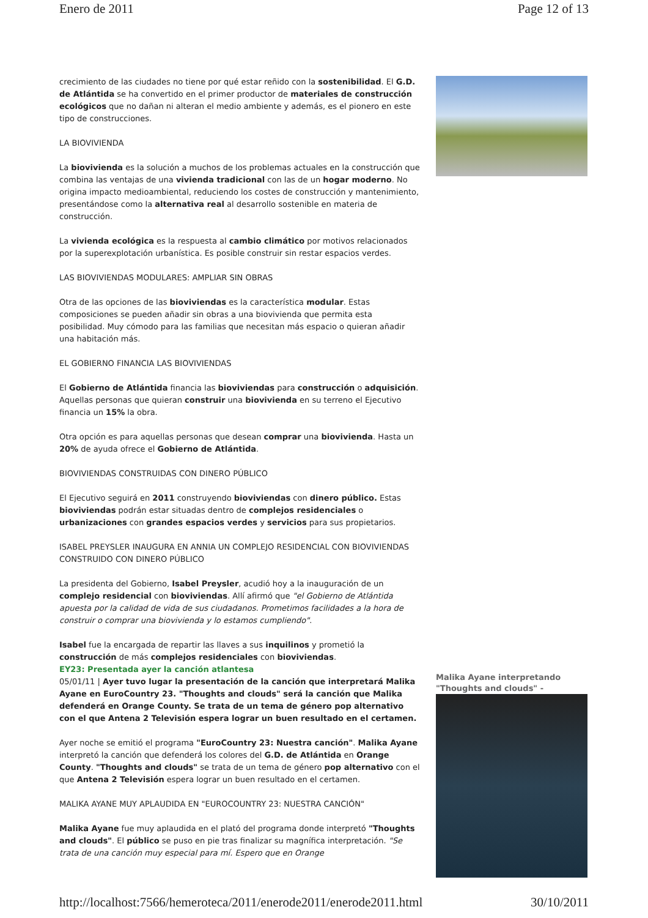Enero de 2011 Page 12 of 13
crecimiento de las ciudades no tiene por qué estar reñido con la sostenibilidad. El G.D. de Atlántida se ha convertido en el primer productor de materiales de construcción ecológicos que no dañan ni alteran el medio ambiente y además, es el pionero en este tipo de construcciones.
LA BIOVIVIENDA
La biovivienda es la solución a muchos de los problemas actuales en la construcción que combina las ventajas de una vivienda tradicional con las de un hogar moderno. No origina impacto medioambiental, reduciendo los costes de construcción y mantenimiento, presentándose como la alternativa real al desarrollo sostenible en materia de construcción.
La vivienda ecológica es la respuesta al cambio climático por motivos relacionados por la superexplotación urbanística. Es posible construir sin restar espacios verdes.
LAS BIOVIVIENDAS MODULARES: AMPLIAR SIN OBRAS
Otra de las opciones de las bioviviendas es la característica modular. Estas composiciones se pueden añadir sin obras a una biovivienda que permita esta posibilidad. Muy cómodo para las familias que necesitan más espacio o quieran añadir una habitación más.
EL GOBIERNO FINANCIA LAS BIOVIVIENDAS
El Gobierno de Atlántida financia las bioviviendas para construcción o adquisición. Aquellas personas que quieran construir una biovivienda en su terreno el Ejecutivo financia un 15% la obra.
Otra opción es para aquellas personas que desean comprar una biovivienda. Hasta un 20% de ayuda ofrece el Gobierno de Atlántida.
BIOVIVIENDAS CONSTRUIDAS CON DINERO PÚBLICO
El Ejecutivo seguirá en 2011 construyendo bioviviendas con dinero público. Estas bioviviendas podrán estar situadas dentro de complejos residenciales o urbanizaciones con grandes espacios verdes y servicios para sus propietarios.
ISABEL PREYSLER INAUGURA EN ANNIA UN COMPLEJO RESIDENCIAL CON BIOVIVIENDAS CONSTRUIDO CON DINERO PÚBLICO
La presidenta del Gobierno, Isabel Preysler, acudió hoy a la inauguración de un complejo residencial con bioviviendas. Allí afirmó que "el Gobierno de Atlántida apuesta por la calidad de vida de sus ciudadanos. Prometimos facilidades a la hora de construir o comprar una biovivienda y lo estamos cumpliendo".
Isabel fue la encargada de repartir las llaves a sus inquilinos y prometió la construcción de más complejos residenciales con bioviviendas.
EY23: Presentada ayer la canción atlantesa
05/01/11 | Ayer tuvo lugar la presentación de la canción que interpretará Malika Ayane en EuroCountry 23. "Thoughts and clouds" será la canción que Malika defenderá en Orange County. Se trata de un tema de género pop alternativo con el que Antena 2 Televisión espera lograr un buen resultado en el certamen.
Ayer noche se emitió el programa "EuroCountry 23: Nuestra canción". Malika Ayane interpretó la canción que defenderá los colores del G.D. de Atlántida en Orange County. "Thoughts and clouds" se trata de un tema de género pop alternativo con el que Antena 2 Televisión espera lograr un buen resultado en el certamen.
MALIKA AYANE MUY APLAUDIDA EN "EUROCOUNTRY 23: NUESTRA CANCIÓN"
Malika Ayane fue muy aplaudida en el plató del programa donde interpretó "Thoughts and clouds". El público se puso en pie tras finalizar su magnífica interpretación. "Se trata de una canción muy especial para mí. Espero que en Orange
Malika Ayane interpretando "Thoughts and clouds" -
http://localhost:7566/hemeroteca/2011/enerode2011/enerode2011.html 30/10/2011